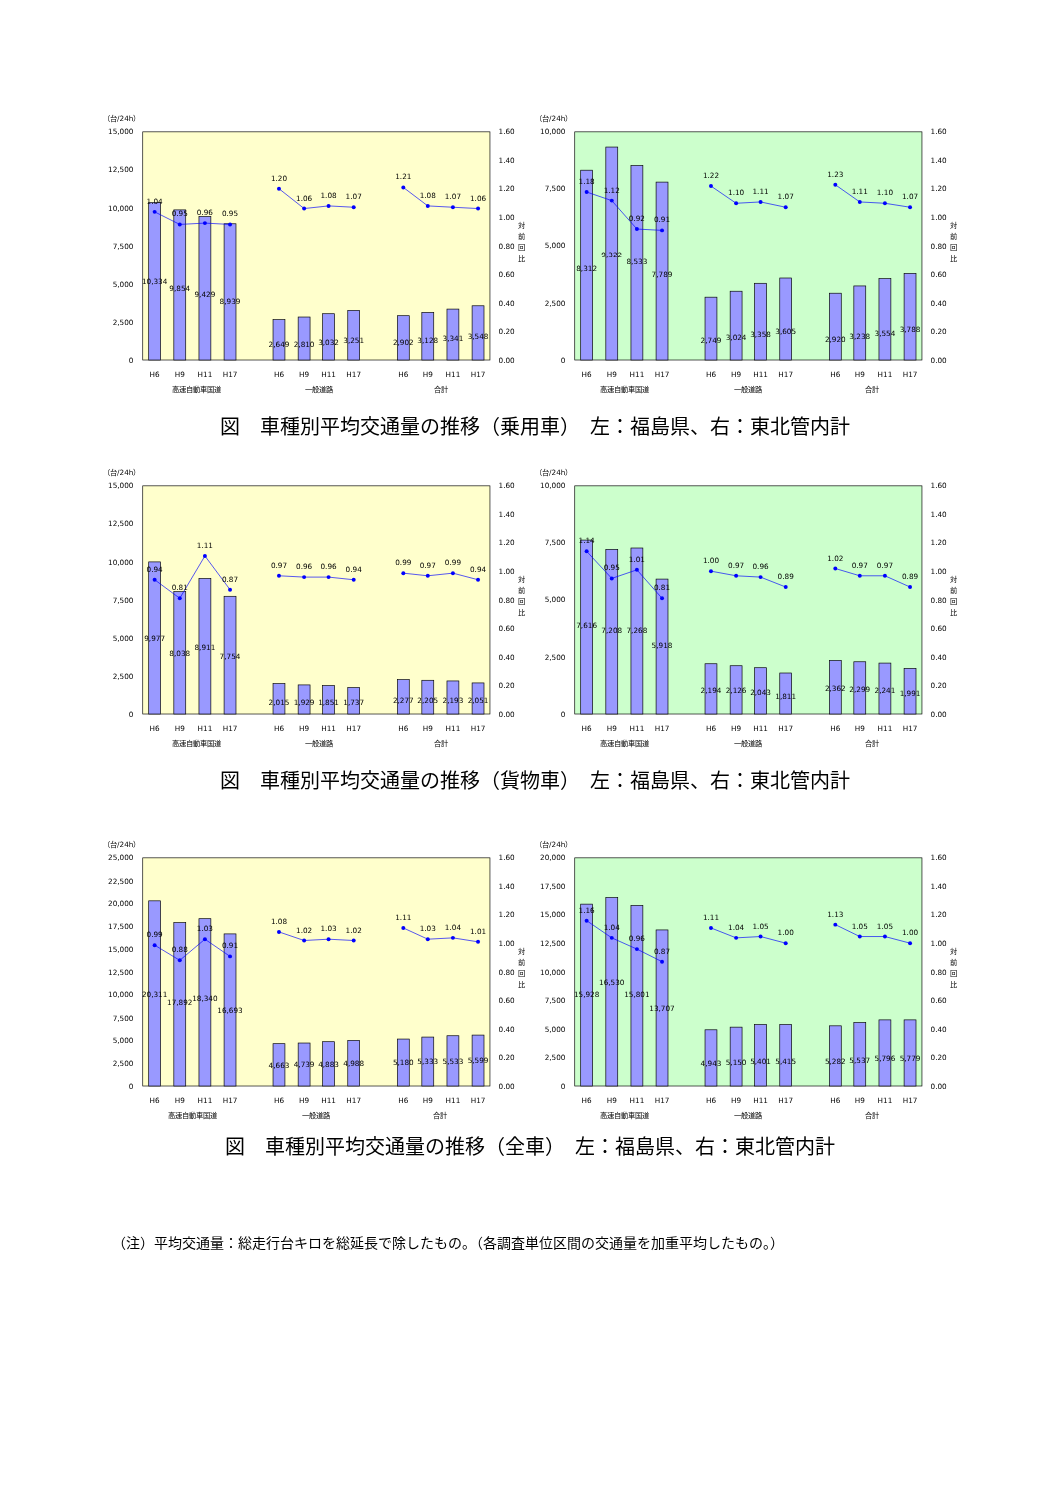（台/24h）
0
2,500
5,000
7,500
10,000
12,500
15,000
0.00
0.20
0.40
0.60
0.80
1.00
1.20
1.40
1.60
対
前
回
比
1.04
0.95
0.96
0.95
1.20
1.06
1.08
1.07
1.21
1.08
1.07
1.06
10,334
9,854
9,429
8,939
2,649
2,810
3,032
3,251
2,902
3,128
3,341
3,548
H6
H9
H11
H17
H6
H9
H11
H17
H6
H9
H11
H17
高速自動車国道
一般道路
合計
（台/24h）
0
2,500
5,000
7,500
10,000
0.00
0.20
0.40
0.60
0.80
1.00
1.20
1.40
1.60
対
前
回
比
1.18
1.12
0.92
0.91
1.22
1.10
1.11
1.07
1.23
1.11
1.10
1.07
8,312
9,322
8,533
7,789
2,749
3,024
3,358
3,605
2,920
3,238
3,554
3,788
H6
H9
H11
H17
H6
H9
H11
H17
H6
H9
H11
H17
高速自動車国道
一般道路
合計
図　車種別平均交通量の推移（乗用車）　左：福島県、右：東北管内計
（台/24h）
0
2,500
5,000
7,500
10,000
12,500
15,000
0.00
0.20
0.40
0.60
0.80
1.00
1.20
1.40
1.60
対
前
回
比
0.94
0.81
1.11
0.87
0.97
0.96
0.96
0.94
0.99
0.97
0.99
0.94
9,977
8,038
8,911
7,754
2,015
1,929
1,851
1,737
2,277
2,205
2,193
2,051
H6
H9
H11
H17
H6
H9
H11
H17
H6
H9
H11
H17
高速自動車国道
一般道路
合計
（台/24h）
0
2,500
5,000
7,500
10,000
0.00
0.20
0.40
0.60
0.80
1.00
1.20
1.40
1.60
対
前
回
比
1.14
0.95
1.01
0.81
1.00
0.97
0.96
0.89
1.02
0.97
0.97
0.89
7,616
7,208
7,268
5,918
2,194
2,126
2,043
1,811
2,362
2,299
2,241
1,991
H6
H9
H11
H17
H6
H9
H11
H17
H6
H9
H11
H17
高速自動車国道
一般道路
合計
図　車種別平均交通量の推移（貨物車）　左：福島県、右：東北管内計
（台/24h）
0
2,500
5,000
7,500
10,000
12,500
15,000
17,500
20,000
22,500
25,000
0.00
0.20
0.40
0.60
0.80
1.00
1.20
1.40
1.60
対
前
回
比
0.99
0.88
1.03
0.91
1.08
1.02
1.03
1.02
1.11
1.03
1.04
1.01
20,311
17,892
18,340
16,693
4,663
4,739
4,883
4,988
5,180
5,333
5,533
5,599
H6
H9
H11
H17
H6
H9
H11
H17
H6
H9
H11
H17
高速自動車国道
一般道路
合計
（台/24h）
0
2,500
5,000
7,500
10,000
12,500
15,000
17,500
20,000
0.00
0.20
0.40
0.60
0.80
1.00
1.20
1.40
1.60
対
前
回
比
1.16
1.04
0.96
0.87
1.11
1.04
1.05
1.00
1.13
1.05
1.05
1.00
15,928
16,530
15,801
13,707
4,943
5,150
5,401
5,415
5,282
5,537
5,796
5,779
H6
H9
H11
H17
H6
H9
H11
H17
H6
H9
H11
H17
高速自動車国道
一般道路
合計
図　車種別平均交通量の推移（全車）　左：福島県、右：東北管内計
（注）平均交通量：総走行台キロを総延長で除したもの。（各調査単位区間の交通量を加重平均したもの。）